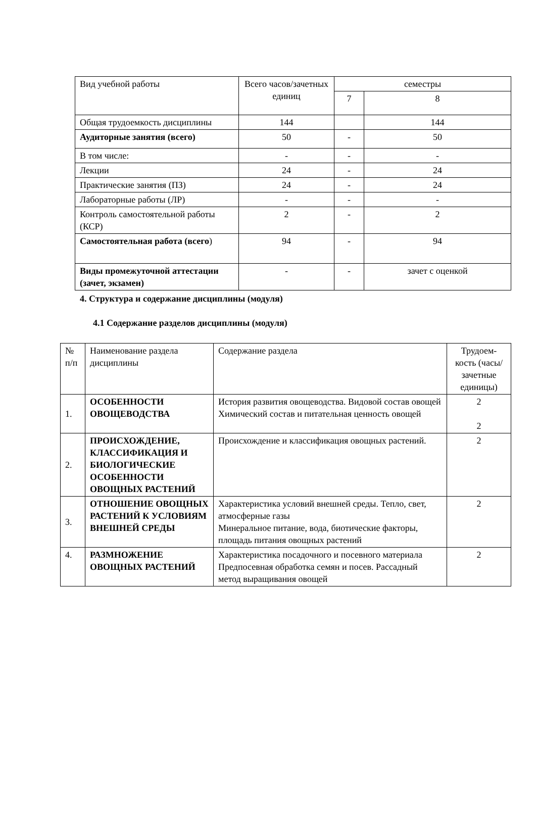| Вид учебной работы | Всего часов/зачетных единиц | семестры | |
| | | 7 | 8 |
| Общая трудоемкость дисциплины | 144 | | 144 |
| Аудиторные занятия (всего) | 50 | - | 50 |
| В том числе: | - | - | - |
| Лекции | 24 | - | 24 |
| Практические занятия (ПЗ) | 24 | - | 24 |
| Лабораторные работы (ЛР) | - | - | - |
| Контроль самостоятельной работы (КСР) | 2 | - | 2 |
| Самостоятельная работа (всего ) | 94 | - | 94 |
| Виды промежуточной аттестации (зачет, экзамен) | - | - | зачет с оценкой |
4. Структура и содержание дисциплины (модуля)
4.1 Содержание разделов дисциплины (модуля)
| № п/п | Наименование раздела дисциплины | Содержание раздела | Трудоем-кость (часы/ зачетные единицы) |
| 1. | ОСОБЕННОСТИ ОВОЩЕВОДСТВА | История развития овощеводства. Видовой состав овощей Химический состав и питательная ценность овощей | 2 2 |
| 2. | ПРОИСХОЖДЕНИЕ, КЛАССИФИКАЦИЯ И БИОЛОГИЧЕСКИЕ ОСОБЕННОСТИ ОВОЩНЫХ РАСТЕНИЙ | Происхождение и классификация овощных растений. | 2 |
| 3. | ОТНОШЕНИЕ ОВОЩНЫХ РАСТЕНИЙ К УСЛОВИЯМ ВНЕШНЕЙ СРЕДЫ | Характеристика условий внешней среды. Тепло, свет, атмосферные газы Минеральное питание, вода, биотические факторы, площадь питания овощных растений | 2 |
| 4. | РАЗМНОЖЕНИЕ ОВОЩНЫХ РАСТЕНИЙ | Характеристика посадочного и посевного материала Предпосевная обработка семян и посев. Рассадный метод выращивания овощей | 2 |